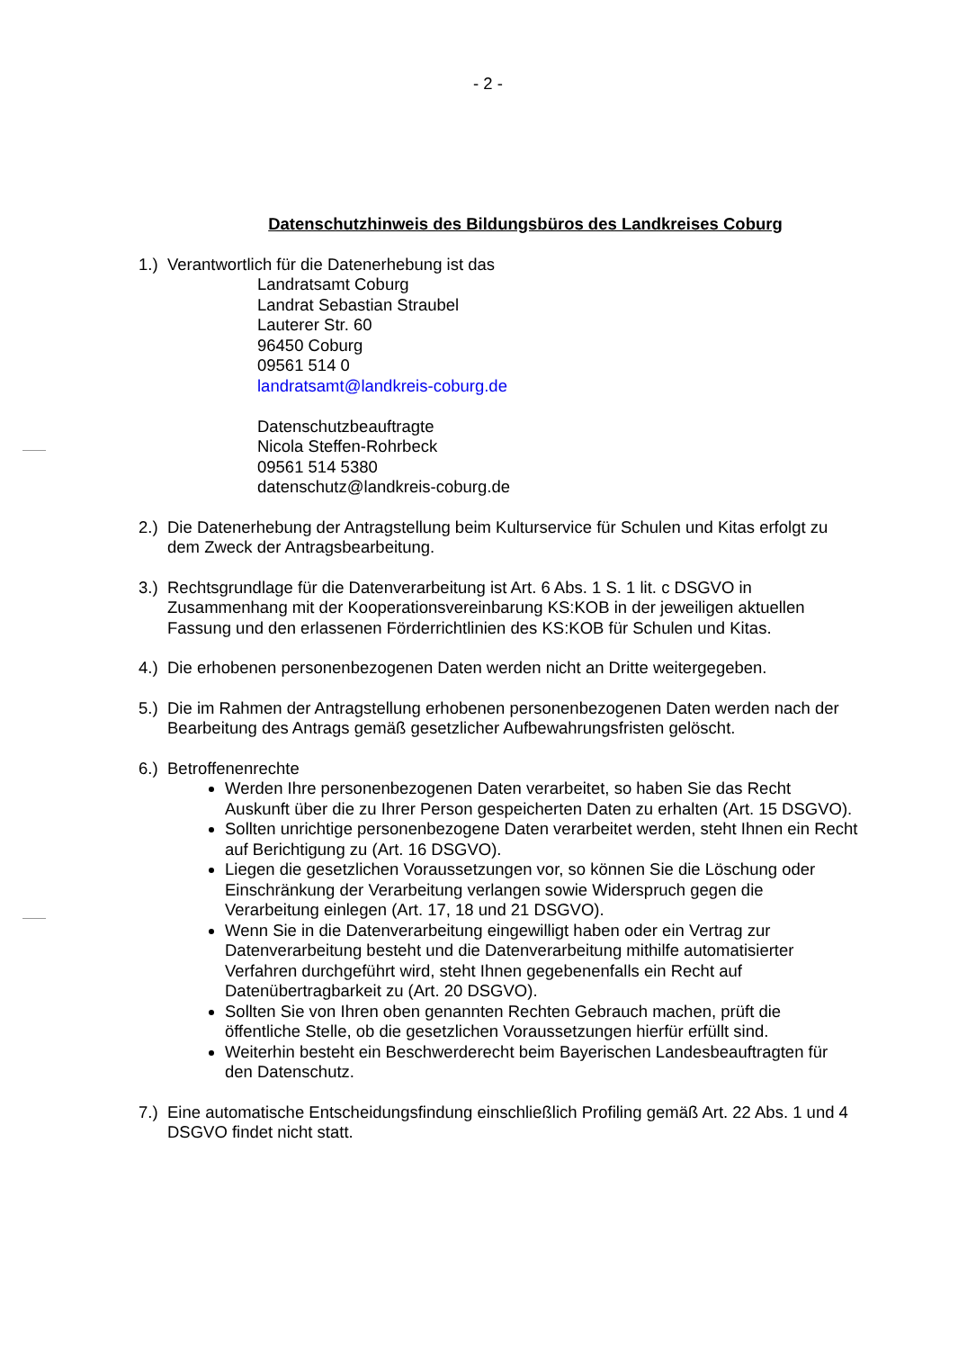- 2 -
Datenschutzhinweis des Bildungsbüros des Landkreises Coburg
1.)
Verantwortlich für die Datenerhebung ist das
Landratsamt Coburg
Landrat Sebastian Straubel
Lauterer Str. 60
96450 Coburg
09561 514 0
landratsamt@landkreis-coburg.de
Datenschutzbeauftragte
Nicola Steffen-Rohrbeck
09561 514 5380
datenschutz@landkreis-coburg.de
2.)
Die Datenerhebung der Antragstellung beim Kulturservice für Schulen und Kitas erfolgt zu dem Zweck der Antragsbearbeitung.
3.)
Rechtsgrundlage für die Datenverarbeitung ist Art. 6 Abs. 1 S. 1 lit. c DSGVO in Zusammenhang mit der Kooperationsvereinbarung KS:KOB in der jeweiligen aktuellen Fassung und den erlassenen Förderrichtlinien des KS:KOB für Schulen und Kitas.
4.)
Die erhobenen personenbezogenen Daten werden nicht an Dritte weitergegeben.
5.)
Die im Rahmen der Antragstellung erhobenen personenbezogenen Daten werden nach der Bearbeitung des Antrags gemäß gesetzlicher Aufbewahrungsfristen gelöscht.
6.)
Betroffenenrechte
Werden Ihre personenbezogenen Daten verarbeitet, so haben Sie das Recht Auskunft über die zu Ihrer Person gespeicherten Daten zu erhalten (Art. 15 DSGVO).
Sollten unrichtige personenbezogene Daten verarbeitet werden, steht Ihnen ein Recht auf Berichtigung zu (Art. 16 DSGVO).
Liegen die gesetzlichen Voraussetzungen vor, so können Sie die Löschung oder Einschränkung der Verarbeitung verlangen sowie Widerspruch gegen die Verarbeitung einlegen (Art. 17, 18 und 21 DSGVO).
Wenn Sie in die Datenverarbeitung eingewilligt haben oder ein Vertrag zur Datenverarbeitung besteht und die Datenverarbeitung mithilfe automatisierter Verfahren durchgeführt wird, steht Ihnen gegebenenfalls ein Recht auf Datenübertragbarkeit zu (Art. 20 DSGVO).
Sollten Sie von Ihren oben genannten Rechten Gebrauch machen, prüft die öffentliche Stelle, ob die gesetzlichen Voraussetzungen hierfür erfüllt sind.
Weiterhin besteht ein Beschwerderecht beim Bayerischen Landesbeauftragten für den Datenschutz.
7.)
Eine automatische Entscheidungsfindung einschließlich Profiling gemäß Art. 22 Abs. 1 und 4 DSGVO findet nicht statt.